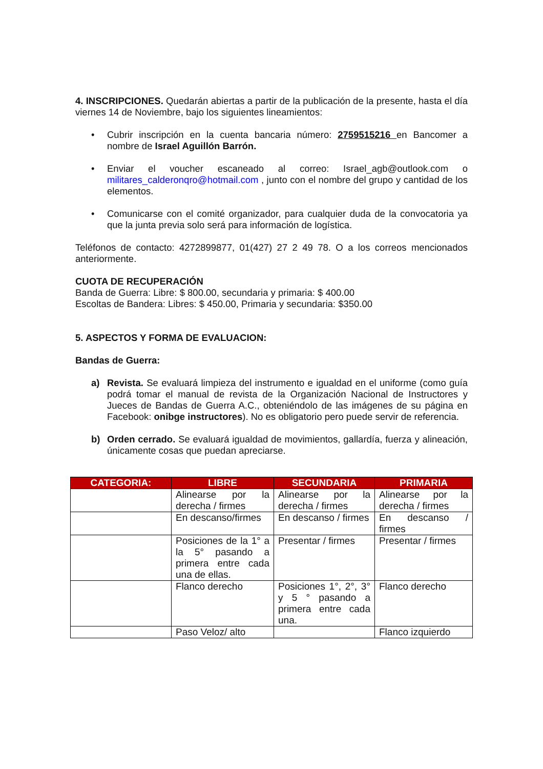4. INSCRIPCIONES. Quedarán abiertas a partir de la publicación de la presente, hasta el día viernes 14 de Noviembre, bajo los siguientes lineamientos:
• Cubrir inscripción en la cuenta bancaria número: 2759515216 en Bancomer a nombre de Israel Aguillón Barrón.
• Enviar el voucher escaneado al correo: Israel_agb@outlook.com o militares_calderonqro@hotmail.com , junto con el nombre del grupo y cantidad de los elementos.
• Comunicarse con el comité organizador, para cualquier duda de la convocatoria ya que la junta previa solo será para información de logística.
Teléfonos de contacto: 4272899877, 01(427) 27 2 49 78. O a los correos mencionados anteriormente.
CUOTA DE RECUPERACIÓN
Banda de Guerra: Libre: $ 800.00, secundaria y primaria: $ 400.00
Escoltas de Bandera: Libres: $ 450.00, Primaria y secundaria: $350.00
5. ASPECTOS Y FORMA DE EVALUACION:
Bandas de Guerra:
a) Revista. Se evaluará limpieza del instrumento e igualdad en el uniforme (como guía podrá tomar el manual de revista de la Organización Nacional de Instructores y Jueces de Bandas de Guerra A.C., obteniéndolo de las imágenes de su página en Facebook: onibge instructores). No es obligatorio pero puede servir de referencia.
b) Orden cerrado. Se evaluará igualdad de movimientos, gallardía, fuerza y alineación, únicamente cosas que puedan apreciarse.
| CATEGORIA: | LIBRE | SECUNDARIA | PRIMARIA |
| --- | --- | --- | --- |
| | Alinearse por la derecha / firmes | Alinearse por la derecha / firmes | Alinearse por la derecha / firmes |
| | En descanso/firmes | En descanso / firmes | En descanso / firmes |
| | Posiciones de la 1° a la 5° pasando a primera entre cada una de ellas. | Presentar / firmes | Presentar / firmes |
| | Flanco derecho | Posiciones 1°, 2°, 3° y 5 ° pasando a primera entre cada una. | Flanco derecho |
| | Paso Veloz/ alto | | Flanco izquierdo |